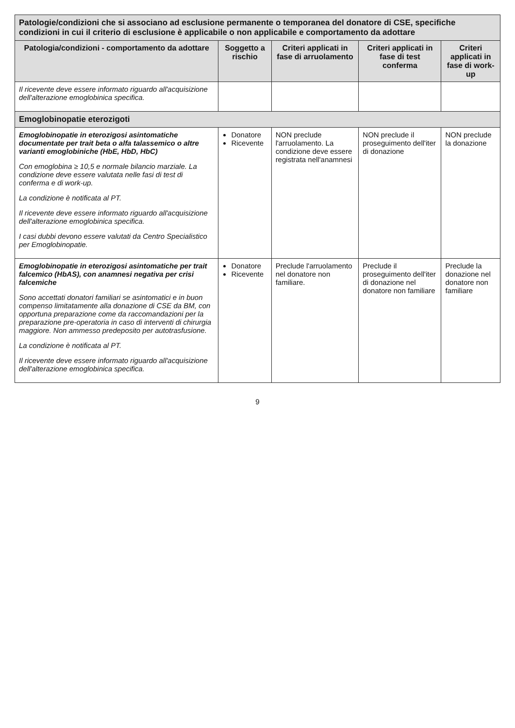| Patologie/condizioni che si associano ad esclusione permanente o temporanea del donatore di CSE, specifiche condizioni in cui il criterio di esclusione è applicabile o non applicabile e comportamento da adottare | | | | |
| Patologia/condizioni - comportamento da adottare | Soggetto a rischio | Criteri applicati in fase di arruolamento | Criteri applicati in fase di test conferma | Criteri applicati in fase di work-up |
| Il ricevente deve essere informato riguardo all'acquisizione dell'alterazione emoglobinica specifica. | | | | |
| Emoglobinopatie eterozigoti | | | | |
| Emoglobinopatie in eterozigosi asintomatiche documentate per trait beta o alfa talassemico o altre varianti emoglobiniche (HbE, HbD, HbC) Con emoglobina ≥ 10,5 e normale bilancio marziale. La condizione deve essere valutata nelle fasi di test di conferma e di work-up. La condizione è notificata al PT. Il ricevente deve essere informato riguardo all'acquisizione dell'alterazione emoglobinica specifica. I casi dubbi devono essere valutati da Centro Specialistico per Emoglobinopatie. | Donatore Ricevente | NON preclude l'arruolamento. La condizione deve essere registrata nell'anamnesi | NON preclude il proseguimento dell'iter di donazione | NON preclude la donazione |
| Emoglobinopatie in eterozigosi asintomatiche per trait falcemico (HbAS), con anamnesi negativa per crisi falcemiche Sono accettati donatori familiari se asintomatici e in buon compenso limitatamente alla donazione di CSE da BM, con opportuna preparazione come da raccomandazioni per la preparazione pre-operatoria in caso di interventi di chirurgia maggiore. Non ammesso predeposito per autotrasfusione. La condizione è notificata al PT. Il ricevente deve essere informato riguardo all'acquisizione dell'alterazione emoglobinica specifica. | Donatore Ricevente | Preclude l'arruolamento nel donatore non familiare. | Preclude il proseguimento dell'iter di donazione nel donatore non familiare | Preclude la donazione nel donatore non familiare |
9